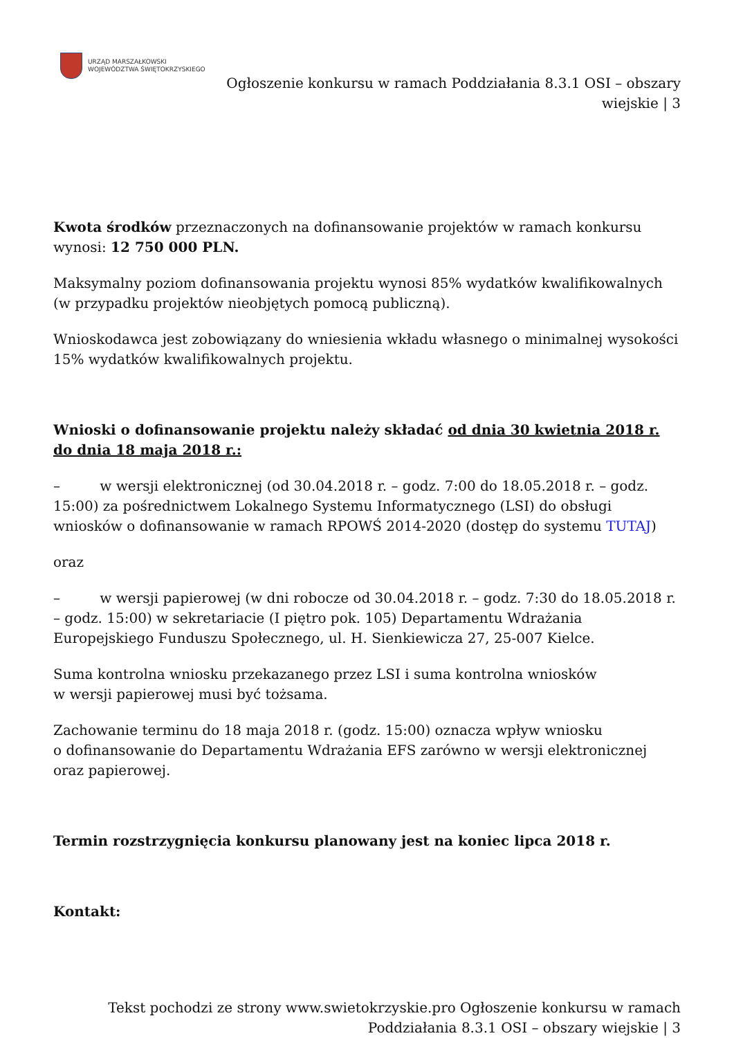URZĄD MARSZAŁKOWSKI
WOJEWÓDZTWA ŚWIĘTOKRZYSKIEGO
Ogłoszenie konkursu w ramach Poddziałania 8.3.1 OSI – obszary
wiejskie | 3
Kwota środków przeznaczonych na dofinansowanie projektów w ramach konkursu wynosi: 12 750 000 PLN.
Maksymalny poziom dofinansowania projektu wynosi 85% wydatków kwalifikowalnych (w przypadku projektów nieobjętych pomocą publiczną).
Wnioskodawca jest zobowiązany do wniesienia wkładu własnego o minimalnej wysokości 15% wydatków kwalifikowalnych projektu.
Wnioski o dofinansowanie projektu należy składać od dnia 30 kwietnia 2018 r. do dnia 18 maja 2018 r.:
– w wersji elektronicznej (od 30.04.2018 r. – godz. 7:00 do 18.05.2018 r. – godz. 15:00) za pośrednictwem Lokalnego Systemu Informatycznego (LSI) do obsługi wniosków o dofinansowanie w ramach RPOWŚ 2014-2020 (dostęp do systemu TUTAJ)
oraz
– w wersji papierowej (w dni robocze od 30.04.2018 r. – godz. 7:30 do 18.05.2018 r. – godz. 15:00) w sekretariacie (I piętro pok. 105) Departamentu Wdrażania Europejskiego Funduszu Społecznego, ul. H. Sienkiewicza 27, 25-007 Kielce.
Suma kontrolna wniosku przekazanego przez LSI i suma kontrolna wniosków
w wersji papierowej musi być tożsama.
Zachowanie terminu do 18 maja 2018 r. (godz. 15:00) oznacza wpływ wniosku
o dofinansowanie do Departamentu Wdrażania EFS zarówno w wersji elektronicznej oraz papierowej.
Termin rozstrzygnięcia konkursu planowany jest na koniec lipca 2018 r.
Kontakt:
Tekst pochodzi ze strony www.swietokrzyskie.pro Ogłoszenie konkursu w ramach Poddziałania 8.3.1 OSI – obszary wiejskie | 3